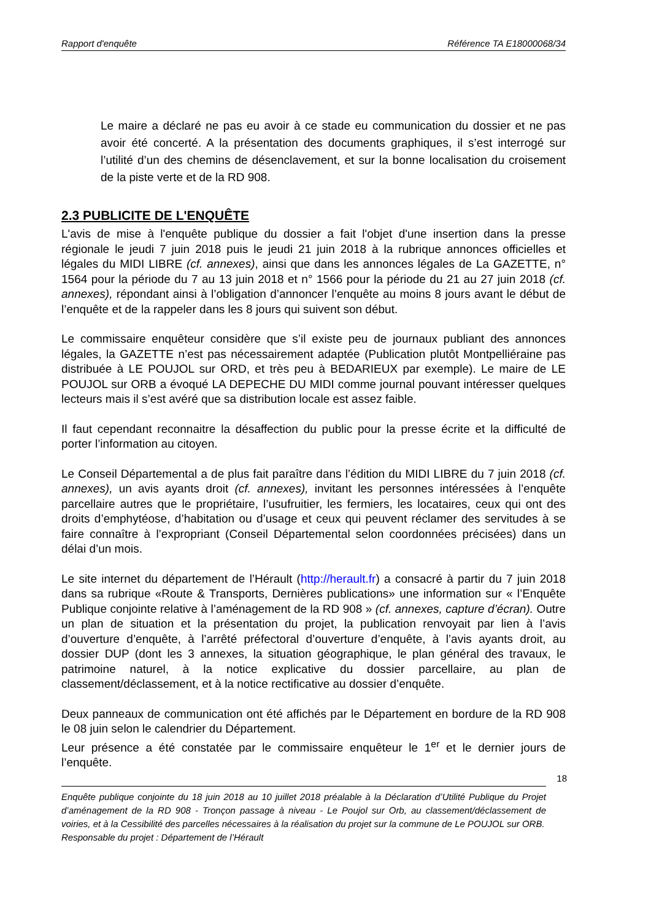Rapport d'enquête Référence TA E18000068/34
Le maire a déclaré ne pas eu avoir à ce stade eu communication du dossier et ne pas avoir été concerté. A la présentation des documents graphiques, il s’est interrogé sur l’utilité d’un des chemins de désenclavement, et sur la bonne localisation du croisement de la piste verte et de la RD 908.
2.3 PUBLICITE DE L'ENQUÊTE
L'avis de mise à l'enquête publique du dossier a fait l'objet d'une insertion dans la presse régionale le jeudi 7 juin 2018 puis le jeudi 21 juin 2018 à la rubrique annonces officielles et légales du MIDI LIBRE (cf. annexes), ainsi que dans les annonces légales de La GAZETTE, n° 1564 pour la période du 7 au 13 juin 2018 et n° 1566 pour la période du 21 au 27 juin 2018 (cf. annexes), répondant ainsi à l’obligation d’annoncer l’enquête au moins 8 jours avant le début de l’enquête et de la rappeler dans les 8 jours qui suivent son début.
Le commissaire enquêteur considère que s’il existe peu de journaux publiant des annonces légales, la GAZETTE n’est pas nécessairement adaptée (Publication plutôt Montpelliéraine pas distribuée à LE POUJOL sur ORD, et très peu à BEDARIEUX par exemple). Le maire de LE POUJOL sur ORB a évoqué LA DEPECHE DU MIDI comme journal pouvant intéresser quelques lecteurs mais il s’est avéré que sa distribution locale est assez faible.
Il faut cependant reconnaitre la désaffection du public pour la presse écrite et la difficulté de porter l’information au citoyen.
Le Conseil Départemental a de plus fait paraître dans l’édition du MIDI LIBRE du 7 juin 2018 (cf. annexes), un avis ayants droit (cf. annexes), invitant les personnes intéressées à l’enquête parcellaire autres que le propriétaire, l’usufruitier, les fermiers, les locataires, ceux qui ont des droits d’emphytéose, d’habitation ou d’usage et ceux qui peuvent réclamer des servitudes à se faire connaître à l’expropriant (Conseil Départemental selon coordonnées précisées) dans un délai d’un mois.
Le site internet du département de l’Hérault (http://herault.fr) a consacré à partir du 7 juin 2018 dans sa rubrique «Route & Transports, Dernières publications» une information sur « l’Enquête Publique conjointe relative à l’aménagement de la RD 908 » (cf. annexes, capture d’écran). Outre un plan de situation et la présentation du projet, la publication renvoyait par lien à l’avis d’ouverture d’enquête, à l’arrêté préfectoral d’ouverture d’enquête, à l’avis ayants droit, au dossier DUP (dont les 3 annexes, la situation géographique, le plan général des travaux, le patrimoine naturel, à la notice explicative du dossier parcellaire, au plan de classement/déclassement, et à la notice rectificative au dossier d’enquête.
Deux panneaux de communication ont été affichés par le Département en bordure de la RD 908 le 08 juin selon le calendrier du Département.
Leur présence a été constatée par le commissaire enquêteur le 1<sup>er</sup> et le dernier jours de l’enquête.
18
Enquête publique conjointe du 18 juin 2018 au 10 juillet 2018 préalable à la Déclaration d’Utilité Publique du Projet d’aménagement de la RD 908 - Tronçon passage à niveau - Le Poujol sur Orb, au classement/déclassement de voiries, et à la Cessibilité des parcelles nécessaires à la réalisation du projet sur la commune de Le POUJOL sur ORB.
Responsable du projet : Département de l’Hérault